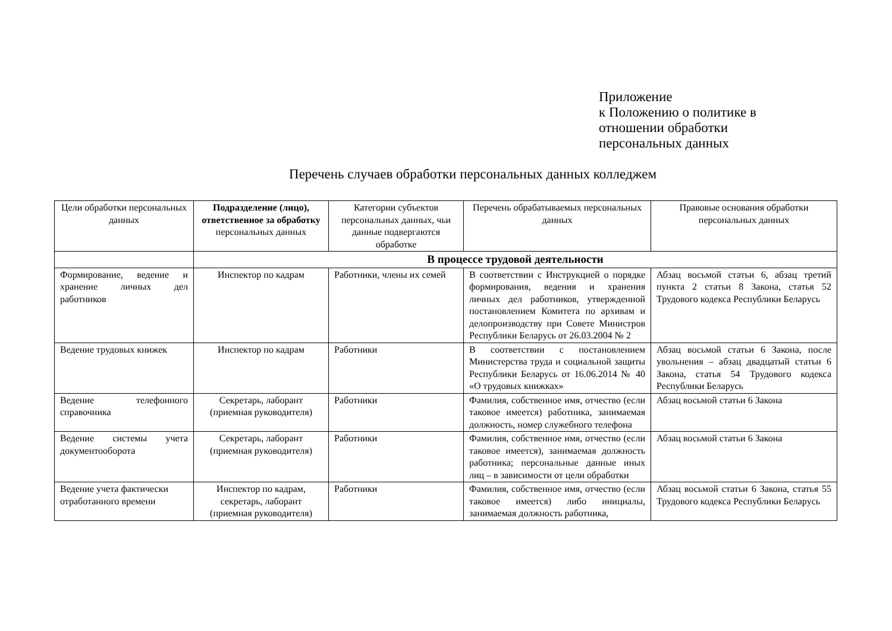Приложение
к Положению о политике в
отношении обработки
персональных данных
Перечень случаев обработки персональных данных колледжем
| Цели обработки персональных данных | Подразделение (лицо), ответственное за обработку персональных данных | Категории субъектов персональных данных, чьи данные подвергаются обработке | Перечень обрабатываемых персональных данных | Правовые основания обработки персональных данных |
| --- | --- | --- | --- | --- |
| | В процессе трудовой деятельности | | | |
| Формирование, ведение и хранение личных дел работников | Инспектор по кадрам | Работники, члены их семей | В соответствии с Инструкцией о порядке формирования, ведения и хранения личных дел работников, утвержденной постановлением Комитета по архивам и делопроизводству при Совете Министров Республики Беларусь от 26.03.2004 № 2 | Абзац восьмой статьи 6, абзац третий пункта 2 статьи 8 Закона, статья 52 Трудового кодекса Республики Беларусь |
| Ведение трудовых книжек | Инспектор по кадрам | Работники | В соответствии с постановлением Министерства труда и социальной защиты Республики Беларусь от 16.06.2014 № 40 «О трудовых книжках» | Абзац восьмой статьи 6 Закона, после увольнения – абзац двадцатый статьи 6 Закона, статья 54 Трудового кодекса Республики Беларусь |
| Ведение телефонного справочника | Секретарь, лаборант (приемная руководителя) | Работники | Фамилия, собственное имя, отчество (если таковое имеется) работника, занимаемая должность, номер служебного телефона | Абзац восьмой статьи 6 Закона |
| Ведение системы учета документооборота | Секретарь, лаборант (приемная руководителя) | Работники | Фамилия, собственное имя, отчество (если таковое имеется), занимаемая должность работника; персональные данные иных лиц – в зависимости от цели обработки | Абзац восьмой статьи 6 Закона |
| Ведение учета фактически отработанного времени | Инспектор по кадрам, секретарь, лаборант (приемная руководителя) | Работники | Фамилия, собственное имя, отчество (если таковое имеется) либо инициалы, занимаемая должность работника, | Абзац восьмой статьи 6 Закона, статья 55 Трудового кодекса Республики Беларусь |